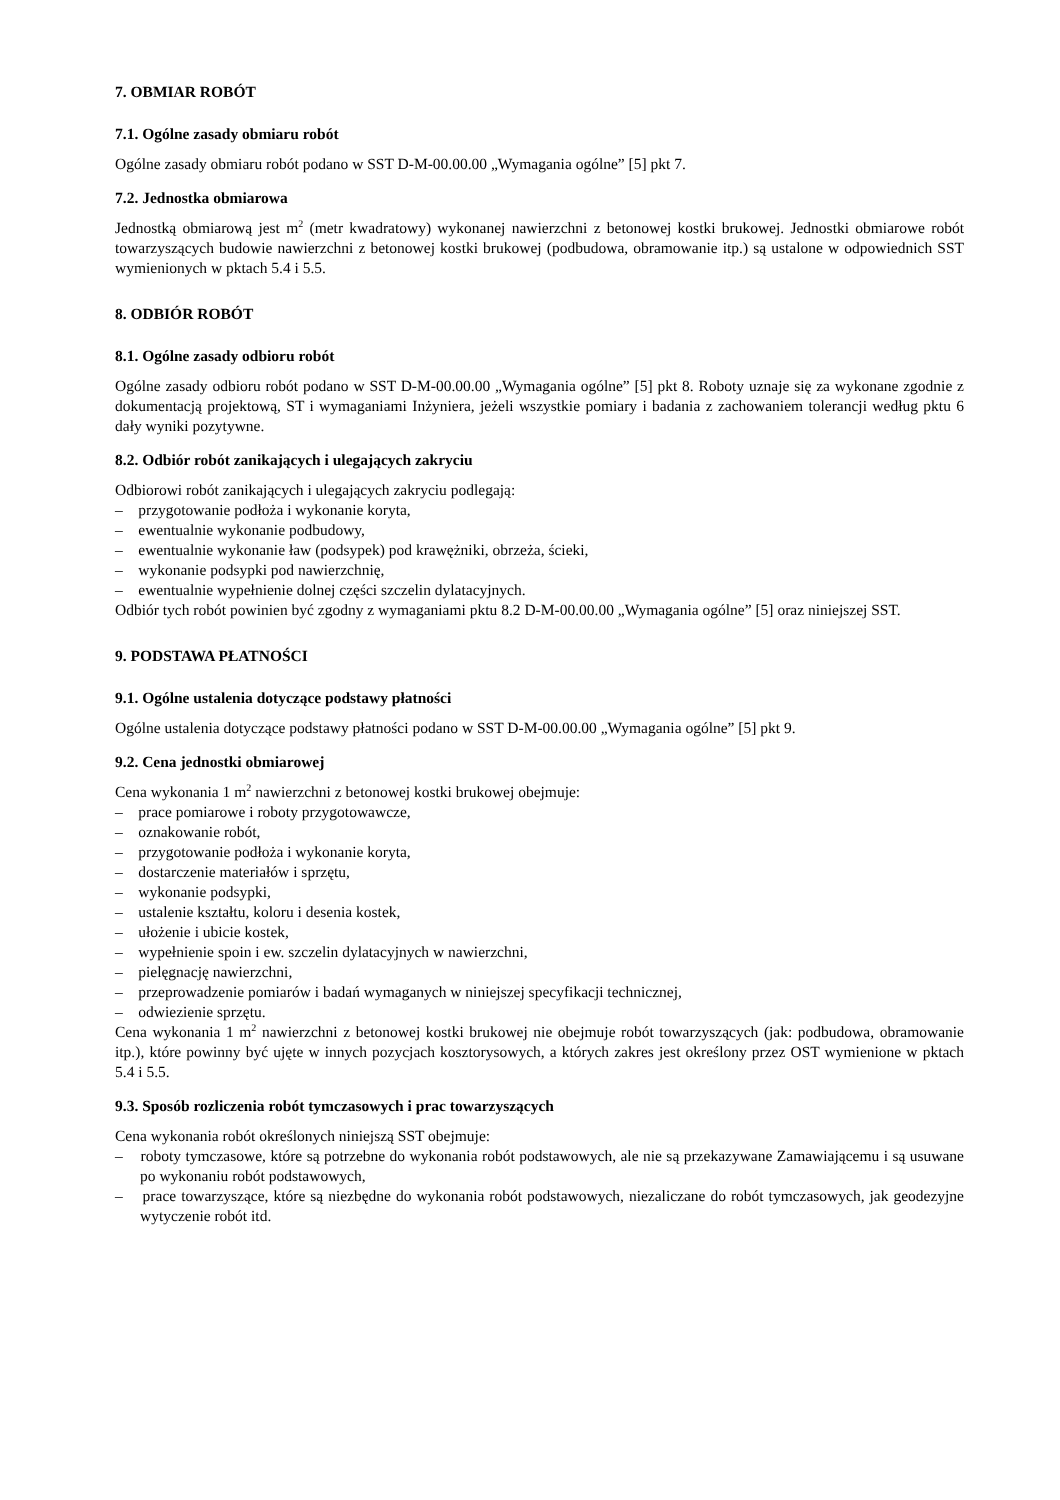7. OBMIAR ROBÓT
7.1. Ogólne zasady obmiaru robót
Ogólne zasady obmiaru robót podano w SST D-M-00.00.00 „Wymagania ogólne” [5] pkt 7.
7.2. Jednostka obmiarowa
Jednostką obmiarową jest m<sup>2</sup> (metr kwadratowy) wykonanej nawierzchni z betonowej kostki brukowej. Jednostki obmiarowe robót towarzyszących budowie nawierzchni z betonowej kostki brukowej (podbudowa, obramowanie itp.) są ustalone w odpowiednich SST wymienionych w pktach 5.4 i 5.5.
8. ODBIÓR ROBÓT
8.1. Ogólne zasady odbioru robót
Ogólne zasady odbioru robót podano w SST D-M-00.00.00 „Wymagania ogólne” [5] pkt 8. Roboty uznaje się za wykonane zgodnie z dokumentacją projektową, ST i wymaganiami Inżyniera, jeżeli wszystkie pomiary i badania z zachowaniem tolerancji według pktu 6 dały wyniki pozytywne.
8.2. Odbiór robót zanikających i ulegających zakryciu
Odbiorowi robót zanikających i ulegających zakryciu podlegają:
– przygotowanie podłoża i wykonanie koryta,
– ewentualnie wykonanie podbudowy,
– ewentualnie wykonanie ław (podsypek) pod krawężniki, obrzeża, ścieki,
– wykonanie podsypki pod nawierzchnię,
– ewentualnie wypełnienie dolnej części szczelin dylatacyjnych.
Odbiór tych robót powinien być zgodny z wymaganiami pktu 8.2 D-M-00.00.00 „Wymagania ogólne” [5] oraz niniejszej SST.
9. PODSTAWA PŁATNOŚCI
9.1. Ogólne ustalenia dotyczące podstawy płatności
Ogólne ustalenia dotyczące podstawy płatności podano w SST D-M-00.00.00 „Wymagania ogólne” [5] pkt 9.
9.2. Cena jednostki obmiarowej
Cena wykonania 1 m<sup>2</sup> nawierzchni z betonowej kostki brukowej obejmuje:
– prace pomiarowe i roboty przygotowawcze,
– oznakowanie robót,
– przygotowanie podłoża i wykonanie koryta,
– dostarczenie materiałów i sprzętu,
– wykonanie podsypki,
– ustalenie kształtu, koloru i desenia kostek,
– ułożenie i ubicie kostek,
– wypełnienie spoin i ew. szczelin dylatacyjnych w nawierzchni,
– pielęgnację nawierzchni,
– przeprowadzenie pomiarów i badań wymaganych w niniejszej specyfikacji technicznej,
– odwiezienie sprzętu.
Cena wykonania 1 m<sup>2</sup> nawierzchni z betonowej kostki brukowej nie obejmuje robót towarzyszących (jak: podbudowa, obramowanie itp.), które powinny być ujęte w innych pozycjach kosztorysowych, a których zakres jest określony przez OST wymienione w pktach 5.4 i 5.5.
9.3. Sposób rozliczenia robót tymczasowych i prac towarzyszących
Cena wykonania robót określonych niniejszą SST obejmuje:
– roboty tymczasowe, które są potrzebne do wykonania robót podstawowych, ale nie są przekazywane Zamawiającemu i są usuwane po wykonaniu robót podstawowych,
– prace towarzyszące, które są niezbędne do wykonania robót podstawowych, niezaliczane do robót tymczasowych, jak geodezyjne wytyczenie robót itd.